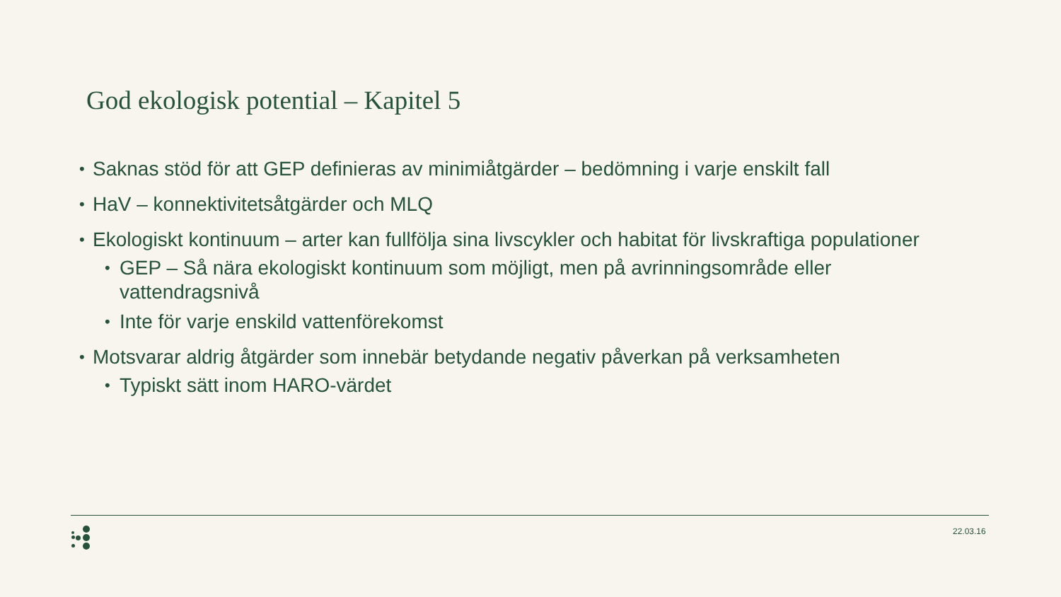God ekologisk potential – Kapitel 5
• Saknas stöd för att GEP definieras av minimiåtgärder – bedömning i varje enskilt fall
• HaV – konnektivitetsåtgärder och MLQ
• Ekologiskt kontinuum – arter kan fullfölja sina livscykler och habitat för livskraftiga populationer
• GEP – Så nära ekologiskt kontinuum som möjligt, men på avrinningsområde eller vattendragsnivå
• Inte för varje enskild vattenförekomst
• Motsvarar aldrig åtgärder som innebär betydande negativ påverkan på verksamheten
• Typiskt sätt inom HARO-värdet
22.03.16